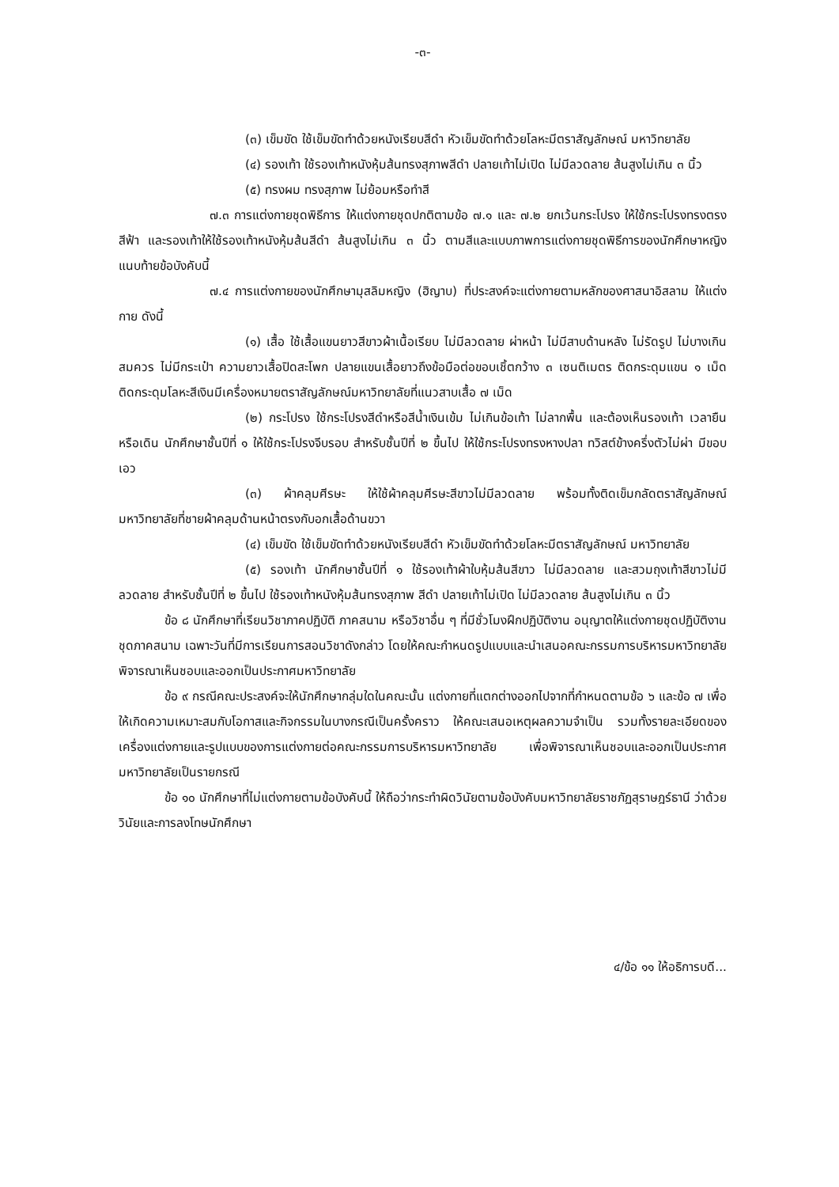-๓-
(๓) เข็มขัด ใช้เข็มขัดทำด้วยหนังเรียบสีดำ หัวเข็มขัดทำด้วยโลหะมีตราสัญลักษณ์ มหาวิทยาลัย
(๔) รองเท้า ใช้รองเท้าหนังหุ้มส้นทรงสุภาพสีดำ ปลายเท้าไม่เปิด ไม่มีลวดลาย ส้นสูงไม่เกิน ๓ นิ้ว
(๕) ทรงผม ทรงสุภาพ ไม่ย้อมหรือทำสี
๗.๓ การแต่งกายชุดพิธีการ ให้แต่งกายชุดปกติตามข้อ ๗.๑ และ ๗.๒ ยกเว้นกระโปรง ให้ใช้กระโปรงทรงตรง สีฟ้า และรองเท้าให้ใช้รองเท้าหนังหุ้มส้นสีดำ ส้นสูงไม่เกิน ๓ นิ้ว ตามสีและแบบภาพการแต่งกายชุดพิธีการของนักศึกษาหญิง แนบท้ายข้อบังคับนี้
๗.๔ การแต่งกายของนักศึกษามุสลิมหญิง (ฮิญาบ) ที่ประสงค์จะแต่งกายตามหลักของศาสนาอิสลาม ให้แต่งกาย ดังนี้
(๑) เสื้อ ใช้เสื้อแขนยาวสีขาวผ้าเนื้อเรียบ ไม่มีลวดลาย ผ่าหน้า ไม่มีสาบด้านหลัง ไม่รัดรูป ไม่บางเกินสมควร ไม่มีกระเป๋า ความยาวเสื้อปิดสะโพก ปลายแขนเสื้อยาวถึงข้อมือต่อขอบเชิ้ตกว้าง ๓ เซนติเมตร ติดกระดุมแขน ๑ เม็ด ติดกระดุมโลหะสีเงินมีเครื่องหมายตราสัญลักษณ์มหาวิทยาลัยที่แนวสาบเสื้อ ๗ เม็ด
(๒) กระโปรง ใช้กระโปรงสีดำหรือสีน้ำเงินเข้ม ไม่เกินข้อเท้า ไม่ลากพื้น และต้องเห็นรองเท้า เวลายืนหรือเดิน นักศึกษาชั้นปีที่ ๑ ให้ใช้กระโปรงจีบรอบ สำหรับชั้นปีที่ ๒ ขึ้นไป ให้ใช้กระโปรงทรงหางปลา ทวิสต์ข้างครึ่งตัวไม่ผ่า มีขอบเอว
(๓) ผ้าคลุมศีรษะ ให้ใช้ผ้าคลุมศีรษะสีขาวไม่มีลวดลาย พร้อมทั้งติดเข็มกลัดตราสัญลักษณ์มหาวิทยาลัยที่ชายผ้าคลุมด้านหน้าตรงกับอกเสื้อด้านขวา
(๔) เข็มขัด ใช้เข็มขัดทำด้วยหนังเรียบสีดำ หัวเข็มขัดทำด้วยโลหะมีตราสัญลักษณ์ มหาวิทยาลัย
(๕) รองเท้า นักศึกษาชั้นปีที่ ๑ ใช้รองเท้าผ้าใบหุ้มส้นสีขาว ไม่มีลวดลาย และสวมถุงเท้าสีขาวไม่มีลวดลาย สำหรับชั้นปีที่ ๒ ขึ้นไป ใช้รองเท้าหนังหุ้มส้นทรงสุภาพ สีดำ ปลายเท้าไม่เปิด ไม่มีลวดลาย ส้นสูงไม่เกิน ๓ นิ้ว
ข้อ ๘ นักศึกษาที่เรียนวิชาภาคปฏิบัติ ภาคสนาม หรือวิชาอื่น ๆ ที่มีชั่วโมงฝึกปฏิบัติงาน อนุญาตให้แต่งกายชุดปฏิบัติงาน ชุดภาคสนาม เฉพาะวันที่มีการเรียนการสอนวิชาดังกล่าว โดยให้คณะกำหนดรูปแบบและนำเสนอคณะกรรมการบริหารมหาวิทยาลัยพิจารณาเห็นชอบและออกเป็นประกาศมหาวิทยาลัย
ข้อ ๙ กรณีคณะประสงค์จะให้นักศึกษากลุ่มใดในคณะนั้น แต่งกายที่แตกต่างออกไปจากที่กำหนดตามข้อ ๖ และข้อ ๗ เพื่อให้เกิดความเหมาะสมกับโอกาสและกิจกรรมในบางกรณีเป็นครั้งคราว ให้คณะเสนอเหตุผลความจำเป็น รวมทั้งรายละเอียดของเครื่องแต่งกายและรูปแบบของการแต่งกายต่อคณะกรรมการบริหารมหาวิทยาลัย เพื่อพิจารณาเห็นชอบและออกเป็นประกาศมหาวิทยาลัยเป็นรายกรณี
ข้อ ๑๐ นักศึกษาที่ไม่แต่งกายตามข้อบังคับนี้ ให้ถือว่ากระทำผิดวินัยตามข้อบังคับมหาวิทยาลัยราชภัฏสุราษฎร์ธานี ว่าด้วย วินัยและการลงโทษนักศึกษา
๔/ข้อ ๑๑ ให้อธิการบดี...